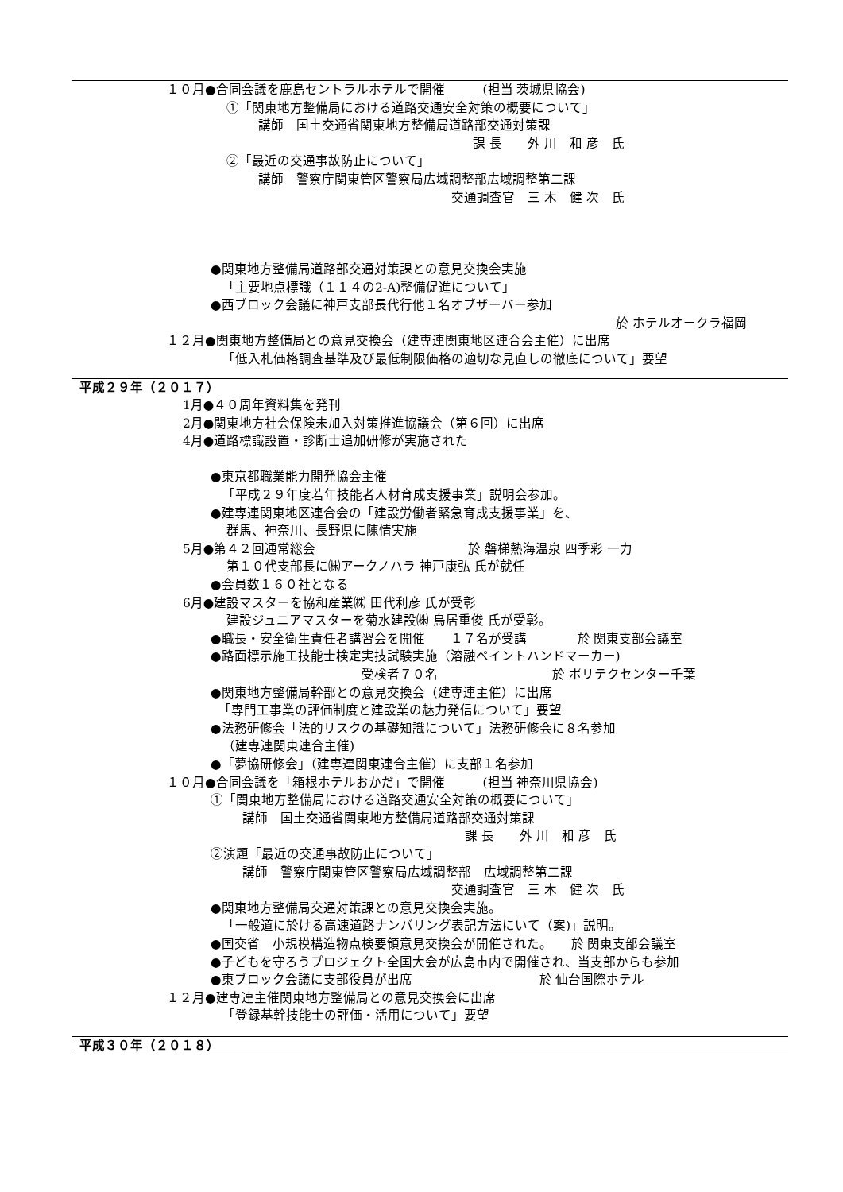１０月●合同会議を鹿島セントラルホテルで開催　　　(担当 茨城県協会)
①「関東地方整備局における道路交通安全対策の概要について」
講師　国土交通省関東地方整備局道路部交通対策課
課 長　　外 川　和 彦　氏
②「最近の交通事故防止について」
講師　警察庁関東管区警察局広域調整部広域調整第二課
交通調査官　三 木　健 次　氏
●関東地方整備局道路部交通対策課との意見交換会実施
「主要地点標識（１１４の2-A)整備促進について」
●西ブロック会議に神戸支部長代行他１名オブザーバー参加
於 ホテルオークラ福岡
１２月●関東地方整備局との意見交換会（建専連関東地区連合会主催）に出席
「低入札価格調査基準及び最低制限価格の適切な見直しの徹底について」要望
平成２９年（２０１７）
1月●４０周年資料集を発刊
2月●関東地方社会保険未加入対策推進協議会（第６回）に出席
4月●道路標識設置・診断士追加研修が実施された
●東京都職業能力開発協会主催
「平成２９年度若年技能者人材育成支援事業」説明会参加。
●建専連関東地区連合会の「建設労働者緊急育成支援事業」を、
群馬、神奈川、長野県に陳情実施
5月●第４２回通常総会　　　　　　　　　　　　於 磐梯熱海温泉 四季彩 一力
第１０代支部長に㈱アークノハラ 神戸康弘 氏が就任
●会員数１６０社となる
6月●建設マスターを協和産業㈱ 田代利彦 氏が受彰
建設ジュニアマスターを菊水建設㈱ 鳥居重俊 氏が受彰。
●職長・安全衛生責任者講習会を開催　　１７名が受講　　　　於 関東支部会議室
●路面標示施工技能士検定実技試験実施（溶融ペイントハンドマーカー)
受検者７０名　　　　　　　　　於 ポリテクセンター千葉
●関東地方整備局幹部との意見交換会（建専連主催）に出席
「専門工事業の評価制度と建設業の魅力発信について」要望
●法務研修会「法的リスクの基礎知識について」法務研修会に８名参加
（建専連関東連合主催)
●「夢協研修会」（建専連関東連合主催）に支部１名参加
１０月●合同会議を「箱根ホテルおかだ」で開催　　　(担当 神奈川県協会)
①「関東地方整備局における道路交通安全対策の概要について」
講師　国土交通省関東地方整備局道路部交通対策課
課 長　　外 川　和 彦　氏
②演題「最近の交通事故防止について」
講師　警察庁関東管区警察局広域調整部　広域調整第二課
交通調査官　三 木　健 次　氏
●関東地方整備局交通対策課との意見交換会実施。
「一般道に於ける高速道路ナンバリング表記方法にいて（案)」説明。
●国交省　小規模構造物点検要領意見交換会が開催された。　　於 関東支部会議室
●子どもを守ろうプロジェクト全国大会が広島市内で開催され、当支部からも参加
●東ブロック会議に支部役員が出席　　　　　　　　　　於 仙台国際ホテル
１２月●建専連主催関東地方整備局との意見交換会に出席
「登録基幹技能士の評価・活用について」要望
平成３０年（２０１８）